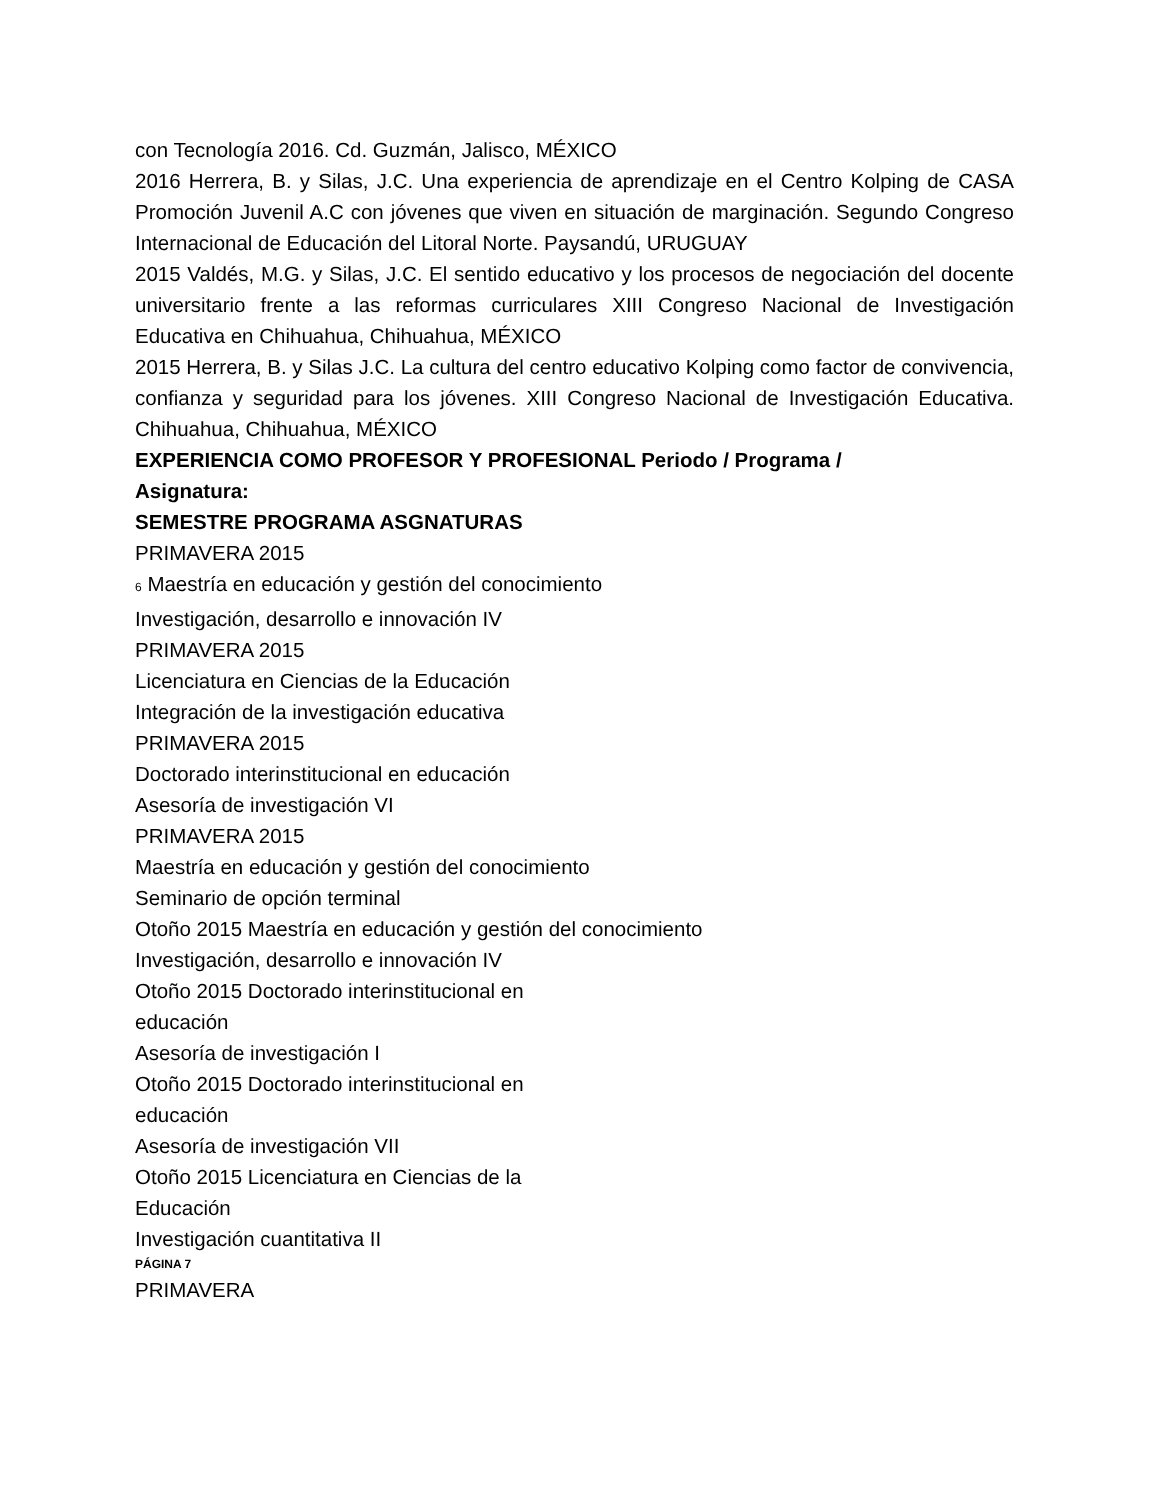con Tecnología 2016. Cd. Guzmán, Jalisco, MÉXICO
2016 Herrera, B. y Silas, J.C. Una experiencia de aprendizaje en el Centro Kolping de CASA Promoción Juvenil A.C con jóvenes que viven en situación de marginación. Segundo Congreso Internacional de Educación del Litoral Norte. Paysandú, URUGUAY
2015 Valdés, M.G. y Silas, J.C. El sentido educativo y los procesos de negociación del docente universitario frente a las reformas curriculares XIII Congreso Nacional de Investigación Educativa en Chihuahua, Chihuahua, MÉXICO
2015 Herrera, B. y Silas J.C. La cultura del centro educativo Kolping como factor de convivencia, confianza y seguridad para los jóvenes. XIII Congreso Nacional de Investigación Educativa. Chihuahua, Chihuahua, MÉXICO
EXPERIENCIA COMO PROFESOR Y PROFESIONAL Periodo / Programa / Asignatura:
SEMESTRE PROGRAMA ASGNATURAS
PRIMAVERA 2015
6 Maestría en educación y gestión del conocimiento
Investigación, desarrollo e innovación IV
PRIMAVERA 2015
Licenciatura en Ciencias de la Educación
Integración de la investigación educativa
PRIMAVERA 2015
Doctorado interinstitucional en educación
Asesoría de investigación VI
PRIMAVERA 2015
Maestría en educación y gestión del conocimiento
Seminario de opción terminal
Otoño 2015 Maestría en educación y gestión del conocimiento
Investigación, desarrollo e innovación IV
Otoño 2015 Doctorado interinstitucional en educación
Asesoría de investigación I
Otoño 2015 Doctorado interinstitucional en educación
Asesoría de investigación VII
Otoño 2015 Licenciatura en Ciencias de la Educación
Investigación cuantitativa II
PÁGINA 7
PRIMAVERA